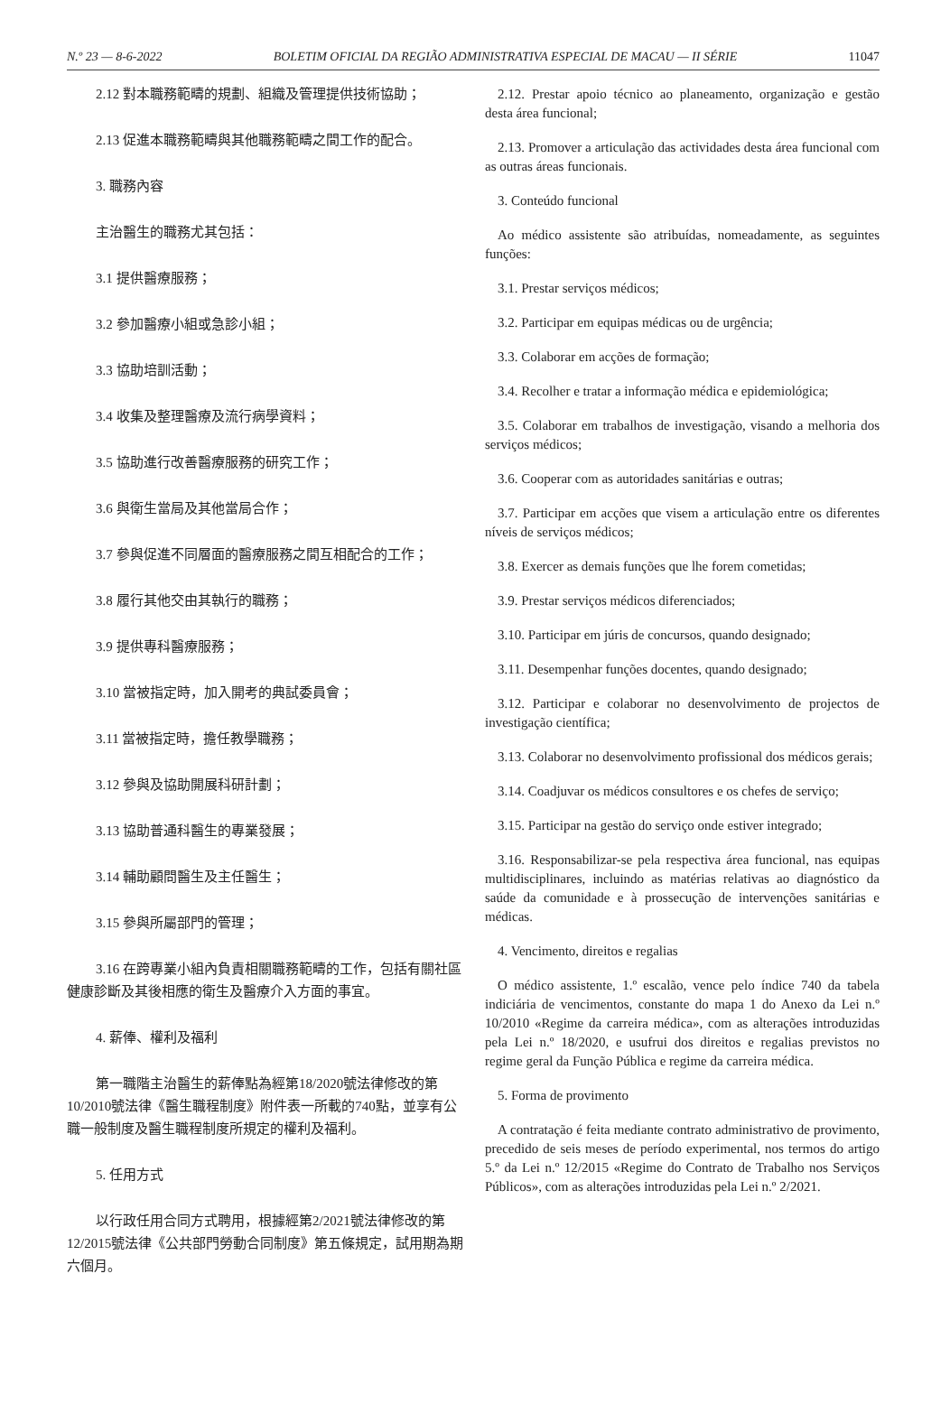N.º 23 — 8-6-2022 BOLETIM OFICIAL DA REGIÃO ADMINISTRATIVA ESPECIAL DE MACAU — II SÉRIE 11047
2.12 對本職務範疇的規劃、組織及管理提供技術協助；
2.13 促進本職務範疇與其他職務範疇之間工作的配合。
3. 職務內容
主治醫生的職務尤其包括：
3.1 提供醫療服務；
3.2 參加醫療小組或急診小組；
3.3 協助培訓活動；
3.4 收集及整理醫療及流行病學資料；
3.5 協助進行改善醫療服務的研究工作；
3.6 與衛生當局及其他當局合作；
3.7 參與促進不同層面的醫療服務之間互相配合的工作；
3.8 履行其他交由其執行的職務；
3.9 提供專科醫療服務；
3.10 當被指定時，加入開考的典試委員會；
3.11 當被指定時，擔任教學職務；
3.12 參與及協助開展科研計劃；
3.13 協助普通科醫生的專業發展；
3.14 輔助顧問醫生及主任醫生；
3.15 參與所屬部門的管理；
3.16 在跨專業小組內負責相關職務範疇的工作，包括有關社區健康診斷及其後相應的衛生及醫療介入方面的事宜。
4. 薪俸、權利及福利
第一職階主治醫生的薪俸點為經第18/2020號法律修改的第10/2010號法律《醫生職程制度》附件表一所載的740點，並享有公職一般制度及醫生職程制度所規定的權利及福利。
5. 任用方式
以行政任用合同方式聘用，根據經第2/2021號法律修改的第12/2015號法律《公共部門勞動合同制度》第五條規定，試用期為期六個月。
2.12. Prestar apoio técnico ao planeamento, organização e gestão desta área funcional;
2.13. Promover a articulação das actividades desta área funcional com as outras áreas funcionais.
3. Conteúdo funcional
Ao médico assistente são atribuídas, nomeadamente, as seguintes funções:
3.1. Prestar serviços médicos;
3.2. Participar em equipas médicas ou de urgência;
3.3. Colaborar em acções de formação;
3.4. Recolher e tratar a informação médica e epidemiológica;
3.5. Colaborar em trabalhos de investigação, visando a melhoria dos serviços médicos;
3.6. Cooperar com as autoridades sanitárias e outras;
3.7. Participar em acções que visem a articulação entre os diferentes níveis de serviços médicos;
3.8. Exercer as demais funções que lhe forem cometidas;
3.9. Prestar serviços médicos diferenciados;
3.10. Participar em júris de concursos, quando designado;
3.11. Desempenhar funções docentes, quando designado;
3.12. Participar e colaborar no desenvolvimento de projectos de investigação científica;
3.13. Colaborar no desenvolvimento profissional dos médicos gerais;
3.14. Coadjuvar os médicos consultores e os chefes de serviço;
3.15. Participar na gestão do serviço onde estiver integrado;
3.16. Responsabilizar-se pela respectiva área funcional, nas equipas multidisciplinares, incluindo as matérias relativas ao diagnóstico da saúde da comunidade e à prossecução de intervenções sanitárias e médicas.
4. Vencimento, direitos e regalias
O médico assistente, 1.º escalão, vence pelo índice 740 da tabela indiciária de vencimentos, constante do mapa 1 do Anexo da Lei n.º 10/2010 «Regime da carreira médica», com as alterações introduzidas pela Lei n.º 18/2020, e usufrui dos direitos e regalias previstos no regime geral da Função Pública e regime da carreira médica.
5. Forma de provimento
A contratação é feita mediante contrato administrativo de provimento, precedido de seis meses de período experimental, nos termos do artigo 5.º da Lei n.º 12/2015 «Regime do Contrato de Trabalho nos Serviços Públicos», com as alterações introduzidas pela Lei n.º 2/2021.